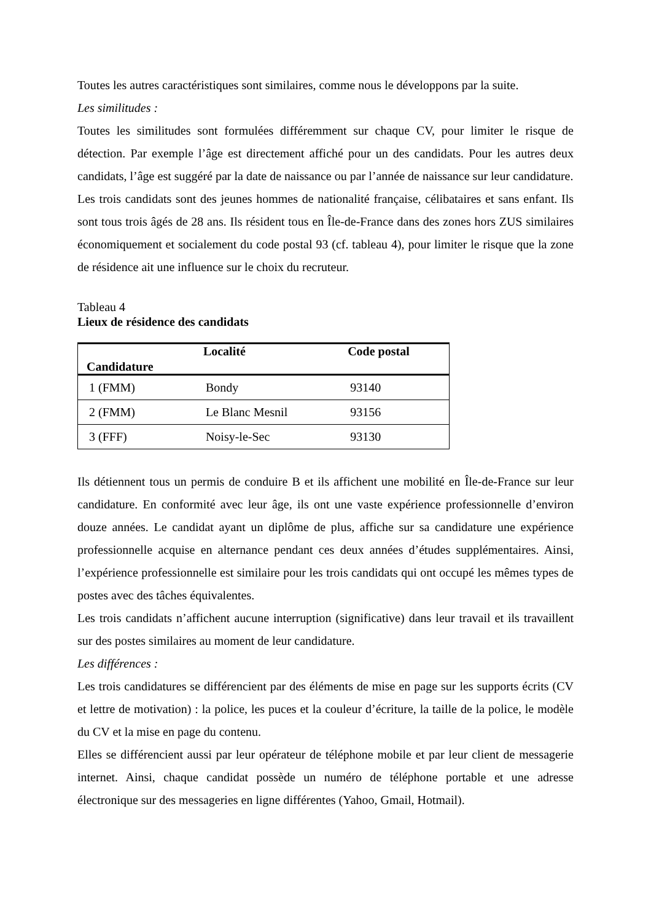Toutes les autres caractéristiques sont similaires, comme nous le développons par la suite.
Les similitudes :
Toutes les similitudes sont formulées différemment sur chaque CV, pour limiter le risque de détection. Par exemple l’âge est directement affiché pour un des candidats. Pour les autres deux candidats, l’âge est suggéré par la date de naissance ou par l’année de naissance sur leur candidature.
Les trois candidats sont des jeunes hommes de nationalité française, célibataires et sans enfant. Ils sont tous trois âgés de 28 ans. Ils résident tous en Île-de-France dans des zones hors ZUS similaires économiquement et socialement du code postal 93 (cf. tableau 4), pour limiter le risque que la zone de résidence ait une influence sur le choix du recruteur.
Tableau 4
Lieux de résidence des candidats
| Candidature | Localité | Code postal |
| --- | --- | --- |
| 1 (FMM) | Bondy | 93140 |
| 2 (FMM) | Le Blanc Mesnil | 93156 |
| 3 (FFF) | Noisy-le-Sec | 93130 |
Ils détiennent tous un permis de conduire B et ils affichent une mobilité en Île-de-France sur leur candidature. En conformité avec leur âge, ils ont une vaste expérience professionnelle d’environ douze années. Le candidat ayant un diplôme de plus, affiche sur sa candidature une expérience professionnelle acquise en alternance pendant ces deux années d’études supplémentaires. Ainsi, l’expérience professionnelle est similaire pour les trois candidats qui ont occupé les mêmes types de postes avec des tâches équivalentes.
Les trois candidats n’affichent aucune interruption (significative) dans leur travail et ils travaillent sur des postes similaires au moment de leur candidature.
Les différences :
Les trois candidatures se différencient par des éléments de mise en page sur les supports écrits (CV et lettre de motivation) : la police, les puces et la couleur d’écriture, la taille de la police, le modèle du CV et la mise en page du contenu.
Elles se différencient aussi par leur opérateur de téléphone mobile et par leur client de messagerie internet. Ainsi, chaque candidat possède un numéro de téléphone portable et une adresse électronique sur des messageries en ligne différentes (Yahoo, Gmail, Hotmail).